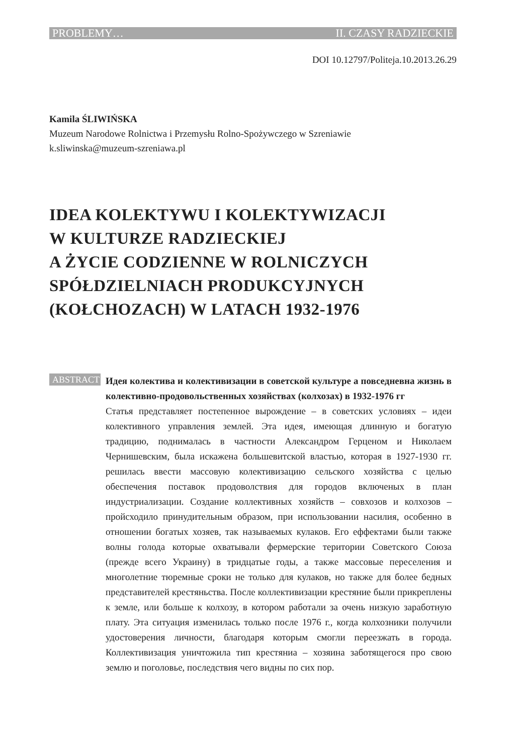PROBLEMY… II. CZASY RADZIECKIE
DOI 10.12797/Politeja.10.2013.26.29
Kamila ŚLIWIŃSKA
Muzeum Narodowe Rolnictwa i Przemysłu Rolno-Spożywczego w Szreniawie
k.sliwinska@muzeum-szreniawa.pl
IDEA KOLEKTYWU I KOLEKTYWIZACJI
W KULTURZE RADZIECKIEJ
A ŻYCIE CODZIENNE W ROLNICZYCH
SPÓŁDZIELNIACH PRODUKCYJNYCH
(KOŁCHOZACH) W LATACH 1932-1976
ABSTRACT
Идея колектива и колективизации в советской культуре а повседневна жизнь в колективно-продовольственных хозяйствах (колхозах) в 1932-1976 гг
Статья представляет постепенное вырождение – в советских условиях – идеи колективного управления землей. Эта идея, имеющая длинную и богатую традицию, поднималась в частности Александром Герценом и Николаем Чернишевским, была искажена большевитской властью, которая в 1927-1930 гг. решилась ввести массовую колективизацию сельского хозяйства с целью обеспечения поставок продоволствия для городов включеных в план индустриализации. Создание коллективных хозяйств – совхозов и колхозов – пройсходило принудительным образом, при использовании насилия, особенно в отношении богатых хозяев, так называемых кулаков. Его еффектами были также волны голода которые охватывали фермерские територии Советского Союза (прежде всего Украину) в тридцатые годы, а также массовые переселения и многолетние тюремные сроки не только для кулаков, но также для более бедных представителей крестяньства. После коллективизации крестяние были прикреплены к земле, или больше к колхозу, в котором работали за очень низкую заработную плату. Эта ситуация изменилась только после 1976 г., когда колхозники получили удостоверения личности, благодаря которым смогли переезжать в города. Коллективизация уничтожила тип крестяниа – хозяина заботящегося про свою землю и поголовье, последствия чего видны по сих пор.